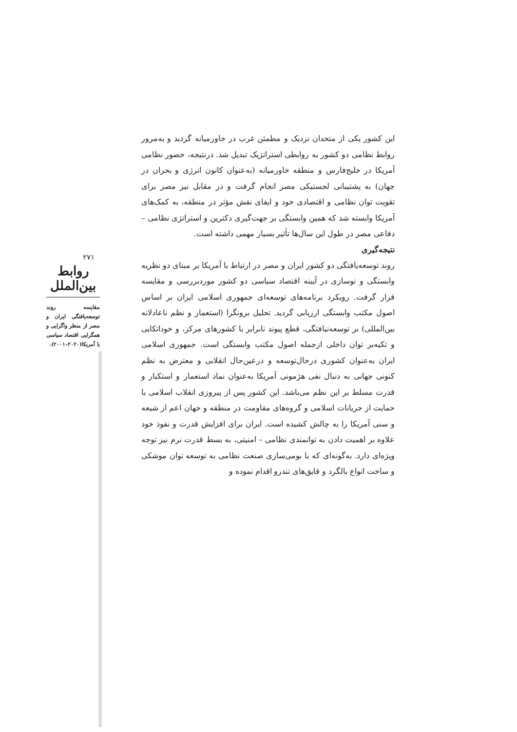۲۷۱
روابط بین‌الملل
مقایسه روند توسعه‌یافتگی ایران و مصر از منظر واگرایی و همگرایی اقتصاد سیاسی با آمریکا(۲۰۲۰-۲۰۰۱).
این کشور یکی از متحدان نزدیک و مطمئن غرب در خاورمیانه گردید و به‌مرور روابط نظامی دو کشور به روابطی استراتژیک تبدیل شد. درنتیجه، حضور نظامی آمریکا در خلیج‌فارس و منطقه خاورمیانه (به‌عنوان کانون انرژی و بحران در جهان) به پشتیبانی لجستیکی مصر انجام گرفت و در مقابل نیز مصر برای تقویت توان نظامی و اقتصادی خود و ایفای نقش مؤثر در منطقه، به کمک‌های آمریکا وابسته شد که همین وابستگی بر جهت‌گیری دکترین و استراتژی نظامی – دفاعی مصر در طول این سال‌ها تأثیر بسیار مهمی داشته است.
نتیجه‌گیری
روند توسعه‌یافتگی دو کشور ایران و مصر در ارتباط با آمریکا بر مبنای دو نظریه وابستگی و نوسازی در آیینه اقتصاد سیاسی دو کشور موردبررسی و مقایسه قرار گرفت. رویکرد برنامه‌های توسعه‌ای جمهوری اسلامی ایران بر اساس اصول مکتب وابستگی ارزیابی گردید. تحلیل برونگرا (استعمار و نظم ناعادلانه بین‌المللی) بر توسعه‌نیافتگی، قطع پیوند نابرابر با کشورهای مرکز، و خوداتکایی و تکیه‌بر توان داخلی ازجمله اصول مکتب وابستگی است. جمهوری اسلامی ایران به‌عنوان کشوری درحال‌توسعه و درعین‌حال انقلابی و معترض به نظم کنونی جهانی به دنبال نفی هژمونی آمریکا به‌عنوان نماد استعمار و استکبار و قدرت مسلط بر این نظم می‌باشد. این کشور پس از پیروزی انقلاب اسلامی با حمایت از جریانات اسلامی و گروه‌های مقاومت در منطقه و جهان اعم از شیعه و سنی آمریکا را به چالش کشیده است. ایران برای افزایش قدرت و نفوذ خود علاوه بر اهمیت دادن به توانمندی نظامی – امنیتی، به بسط قدرت نرم نیز توجه ویژه‌ای دارد. به‌گونه‌ای که با بومی‌سازی صنعت نظامی به توسعه توان موشکی و ساخت انواع بالگرد و قایق‌های تندرو اقدام نموده و